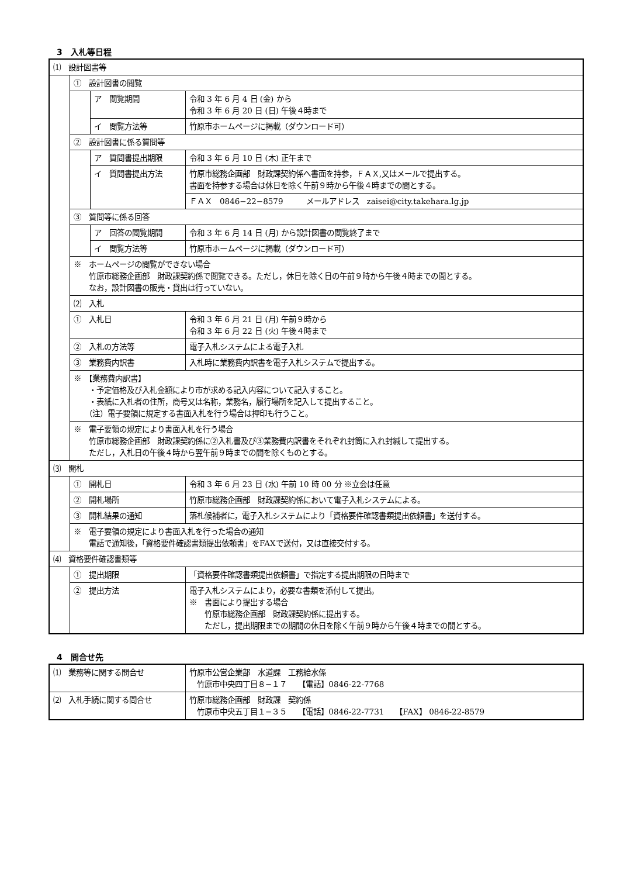3　入札等日程
| ⑴ 設計図書等 | | | |
| | ① 設計図書の閲覧 | | |
| | | ア 閲覧期間 | 令和 3 年 6 月 4 日 (金) から 令和 3 年 6 月 20 日 (日) 午後４時まで |
| | | イ 閲覧方法等 | 竹原市ホームページに掲載（ダウンロード可） |
| | ② 設計図書に係る質問等 | | |
| | | ア 質問書提出期限 | 令和 3 年 6 月 10 日 (木) 正午まで |
| | | イ 質問書提出方法 | 竹原市総務企画部 財政課契約係へ書面を持参，ＦＡＸ,又はメールで提出する。 書面を持参する場合は休日を除く午前９時から午後４時までの間とする。 |
| | | | ＦＡＸ 0846−22−8579 メールアドレス zaisei@city.takehara.lg.jp |
| | ③ 質問等に係る回答 | | |
| | | ア 回答の閲覧期間 | 令和 3 年 6 月 14 日 (月) から設計図書の閲覧終了まで |
| | | イ 閲覧方法等 | 竹原市ホームページに掲載（ダウンロード可） |
| | ※ ホームページの閲覧ができない場合 竹原市総務企画部 財政課契約係で閲覧できる。ただし，休日を除く日の午前９時から午後４時までの間とする。 なお，設計図書の販売・貸出は行っていない。 | | |
| | ⑵ 入札 | | |
| | ① 入札日 | | 令和 3 年 6 月 21 日 (月) 午前９時から 令和 3 年 6 月 22 日 (火) 午後４時まで |
| | ② 入札の方法等 | | 電子入札システムによる電子入札 |
| | ③ 業務費内訳書 | | 入札時に業務費内訳書を電子入札システムで提出する。 |
| | ※ 【業務費内訳書】 ・予定価格及び入札金額により市が求める記入内容について記入すること。 ・表紙に入札者の住所，商号又は名称，業務名，履行場所を記入して提出すること。 （注）電子要領に規定する書面入札を行う場合は押印も行うこと。 | | |
| | ※ 電子要領の規定により書面入札を行う場合 竹原市総務企画部 財政課契約係に②入札書及び③業務費内訳書をそれぞれ封筒に入れ封緘して提出する。 ただし，入札日の午後４時から翌午前９時までの間を除くものとする。 | | |
| ⑶ 開札 | | | |
| | ① 開札日 | | 令和 3 年 6 月 23 日 (水) 午前 10 時 00 分 ※立会は任意 |
| | ② 開札場所 | | 竹原市総務企画部 財政課契約係において電子入札システムによる。 |
| | ③ 開札結果の通知 | | 落札候補者に，電子入札システムにより「資格要件確認書類提出依頼書」を送付する。 |
| | ※ 電子要領の規定により書面入札を行った場合の通知 電話で通知後，「資格要件確認書類提出依頼書」をFAXで送付，又は直接交付する。 | | |
| ⑷ 資格要件確認書類等 | | | |
| | ① 提出期限 | | 「資格要件確認書類提出依頼書」で指定する提出期限の日時まで |
| | ② 提出方法 | | 電子入札システムにより，必要な書類を添付して提出。 ※ 書面により提出する場合 竹原市総務企画部 財政課契約係に提出する。 ただし，提出期限までの期間の休日を除く午前９時から午後４時までの間とする。 |
4　問合せ先
| ⑴ 業務等に関する問合せ | 竹原市公営企業部 水道課 工務給水係 竹原市中央四丁目８−１７ 【電話】0846-22-7768 |
| ⑵ 入札手続に関する問合せ | 竹原市総務企画部 財政課 契約係 竹原市中央五丁目１−３５ 【電話】0846-22-7731 【FAX】 0846-22-8579 |